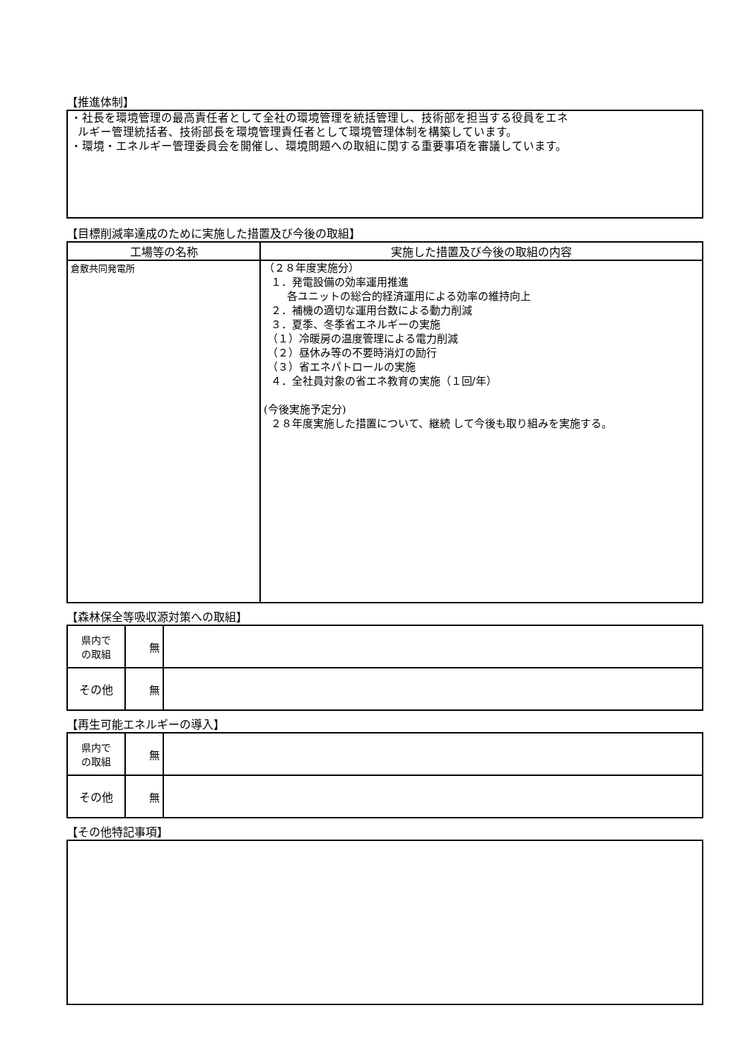【推進体制】
・社長を環境管理の最高責任者として全社の環境管理を統括管理し、技術部を担当する役員をエネ
ルギー管理統括者、技術部長を環境管理責任者として環境管理体制を構築しています。
・環境・エネルギー管理委員会を開催し、環境問題への取組に関する重要事項を審議しています。
【目標削減率達成のために実施した措置及び今後の取組】
| 工場等の名称 | 実施した措置及び今後の取組の内容 |
| --- | --- |
| 倉敷共同発電所 | （２８年度実施分） １．発電設備の効率運用推進 各ユニットの総合的経済運用による効率の維持向上 ２．補機の適切な運用台数による動力削減 ３．夏季、冬季省エネルギーの実施 （１）冷暖房の温度管理による電力削減 （２）昼休み等の不要時消灯の励行 （３）省エネパトロールの実施 ４．全社員対象の省エネ教育の実施（１回/年） (今後実施予定分) ２８年度実施した措置について、継続 して今後も取り組みを実施する。 |
【森林保全等吸収源対策への取組】
| 県内で の取組 | 無 | |
| その他 | 無 | |
【再生可能エネルギーの導入】
| 県内で の取組 | 無 | |
| その他 | 無 | |
【その他特記事項】